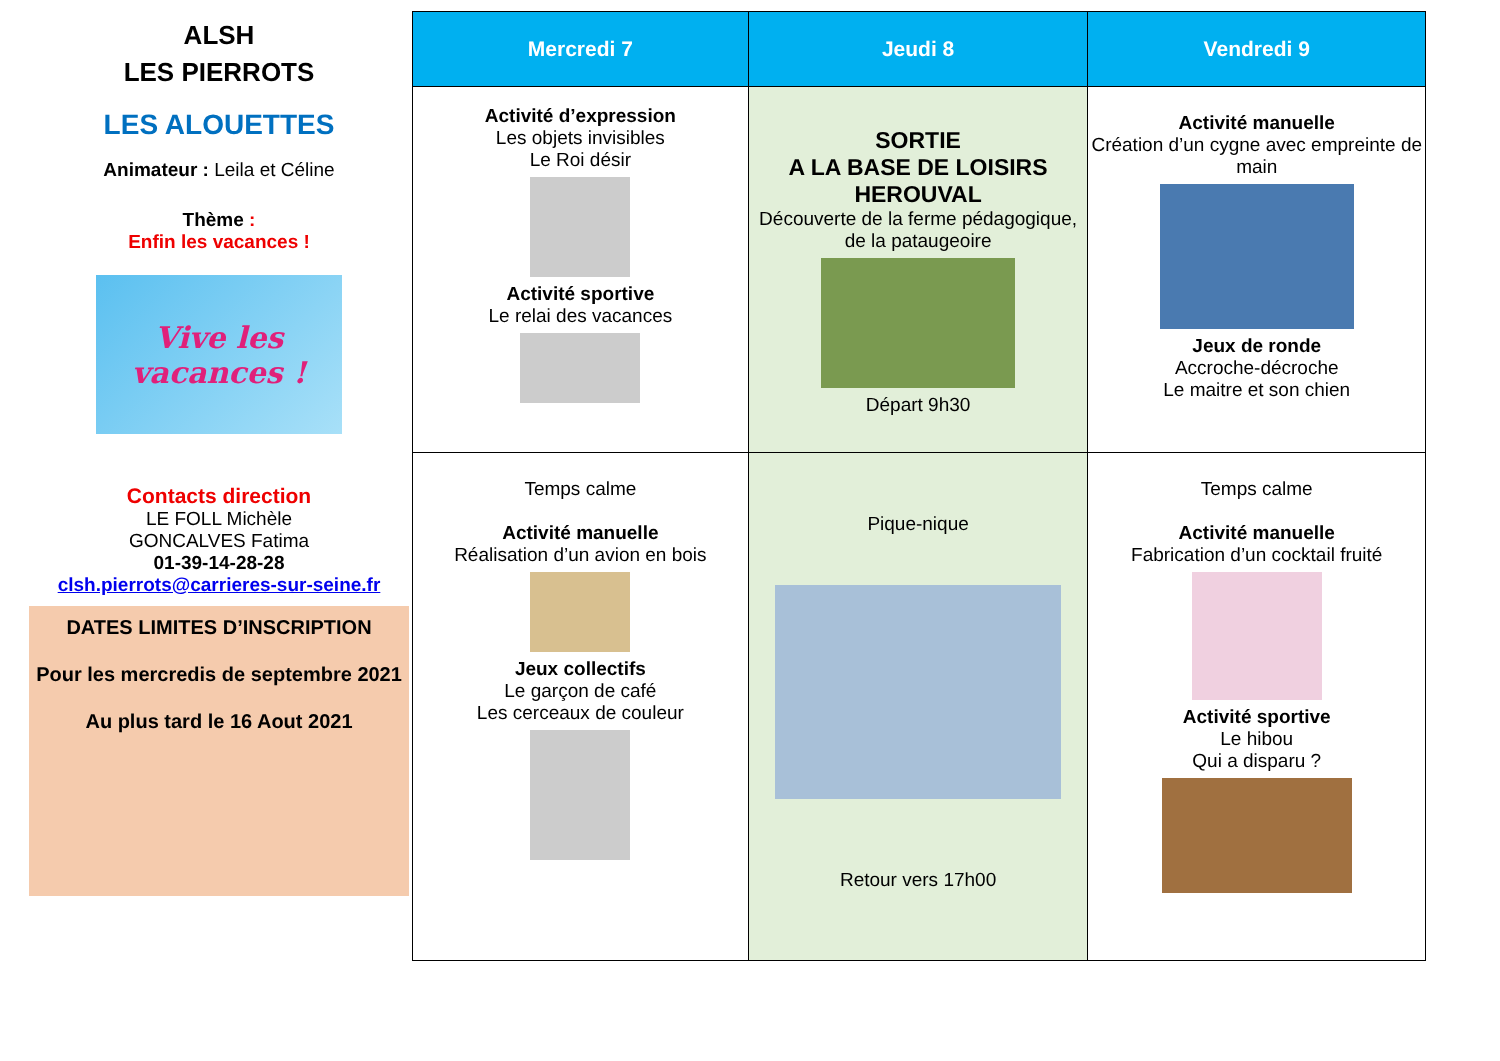ALSH
LES PIERROTS
LES ALOUETTES
Animateur : Leila et Céline
Thème :
Enfin les vacances !
Vive les vacances !
Contacts direction
LE FOLL Michèle
GONCALVES Fatima
01-39-14-28-28
clsh.pierrots@carrieres-sur-seine.fr
DATES LIMITES D’INSCRIPTION
Pour les mercredis de septembre 2021
Au plus tard le 16 Aout 2021
| Mercredi 7 | Jeudi 8 | Vendredi 9 |
| --- | --- | --- |
| Activité d’expression Les objets invisibles Le Roi désir Activité sportive Le relai des vacances | SORTIE A LA BASE DE LOISIRS HEROUVAL Découverte de la ferme pédagogique, de la pataugeoire Départ 9h30 | Activité manuelle Création d’un cygne avec empreinte de main Jeux de ronde Accroche-décroche Le maitre et son chien |
| Temps calme Activité manuelle Réalisation d’un avion en bois Jeux collectifs Le garçon de café Les cerceaux de couleur | Pique-nique Retour vers 17h00 | Temps calme Activité manuelle Fabrication d’un cocktail fruité Activité sportive Le hibou Qui a disparu ? |